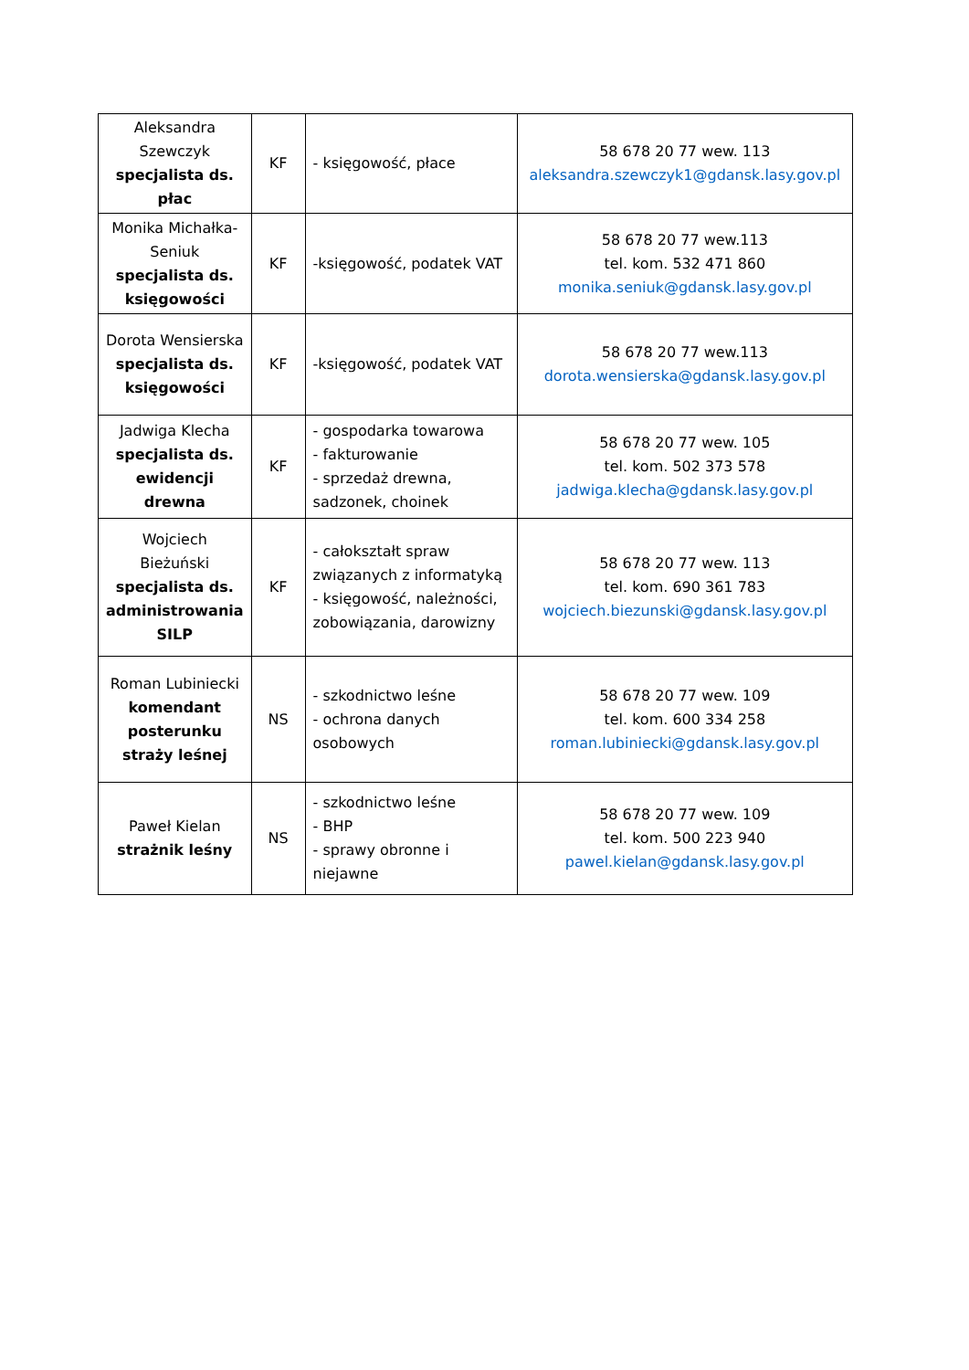| Aleksandra Szewczyk specjalista ds. płac | KF | - księgowość, płace | 58 678 20 77 wew. 113 aleksandra.szewczyk1@gdansk.lasy.gov.pl |
| Monika Michałka- Seniuk specjalista ds. księgowości | KF | -księgowość, podatek VAT | 58 678 20 77 wew.113 tel. kom. 532 471 860 monika.seniuk@gdansk.lasy.gov.pl |
| Dorota Wensierska specjalista ds. księgowości | KF | -księgowość, podatek VAT | 58 678 20 77 wew.113 dorota.wensierska@gdansk.lasy.gov.pl |
| Jadwiga Klecha specjalista ds. ewidencji drewna | KF | - gospodarka towarowa - fakturowanie - sprzedaż drewna, sadzonek, choinek | 58 678 20 77 wew. 105 tel. kom. 502 373 578 jadwiga.klecha@gdansk.lasy.gov.pl |
| Wojciech Bieżuński specjalista ds. administrowania SILP | KF | - całokształt spraw związanych z informatyką - księgowość, należności, zobowiązania, darowizny | 58 678 20 77 wew. 113 tel. kom. 690 361 783 wojciech.biezunski@gdansk.lasy.gov.pl |
| Roman Lubiniecki komendant posterunku straży leśnej | NS | - szkodnictwo leśne - ochrona danych osobowych | 58 678 20 77 wew. 109 tel. kom. 600 334 258 roman.lubiniecki@gdansk.lasy.gov.pl |
| Paweł Kielan strażnik leśny | NS | - szkodnictwo leśne - BHP - sprawy obronne i niejawne | 58 678 20 77 wew. 109 tel. kom. 500 223 940 pawel.kielan@gdansk.lasy.gov.pl |